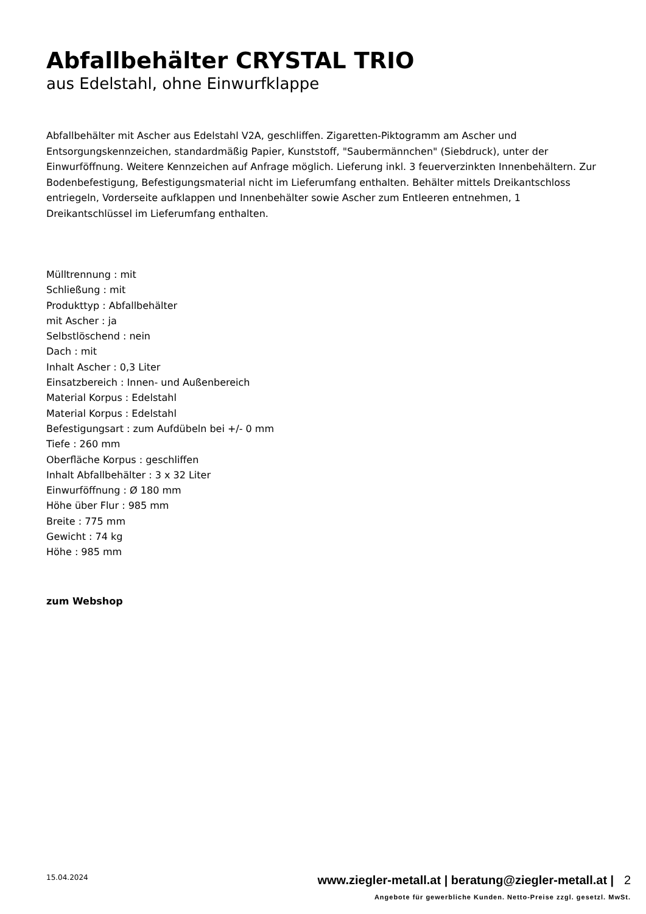Abfallbehälter CRYSTAL TRIO
aus Edelstahl, ohne Einwurfklappe
Abfallbehälter mit Ascher aus Edelstahl V2A, geschliffen. Zigaretten-Piktogramm am Ascher und Entsorgungskennzeichen, standardmäßig Papier, Kunststoff, "Saubermännchen" (Siebdruck), unter der Einwurföffnung. Weitere Kennzeichen auf Anfrage möglich. Lieferung inkl. 3 feuerverzinkten Innenbehältern. Zur Bodenbefestigung, Befestigungsmaterial nicht im Lieferumfang enthalten. Behälter mittels Dreikantschloss entriegeln, Vorderseite aufklappen und Innenbehälter sowie Ascher zum Entleeren entnehmen, 1 Dreikantschlüssel im Lieferumfang enthalten.
Mülltrennung : mit
Schließung : mit
Produkttyp : Abfallbehälter
mit Ascher : ja
Selbstlöschend : nein
Dach : mit
Inhalt Ascher : 0,3 Liter
Einsatzbereich : Innen- und Außenbereich
Material Korpus : Edelstahl
Material Korpus : Edelstahl
Befestigungsart : zum Aufdübeln bei +/- 0 mm
Tiefe : 260 mm
Oberfläche Korpus : geschliffen
Inhalt Abfallbehälter : 3 x 32 Liter
Einwurföffnung : Ø 180 mm
Höhe über Flur : 985 mm
Breite : 775 mm
Gewicht : 74 kg
Höhe : 985 mm
zum Webshop
15.04.2024
www.ziegler-metall.at | beratung@ziegler-metall.at | 2
Angebote für gewerbliche Kunden. Netto-Preise zzgl. gesetzl. MwSt.